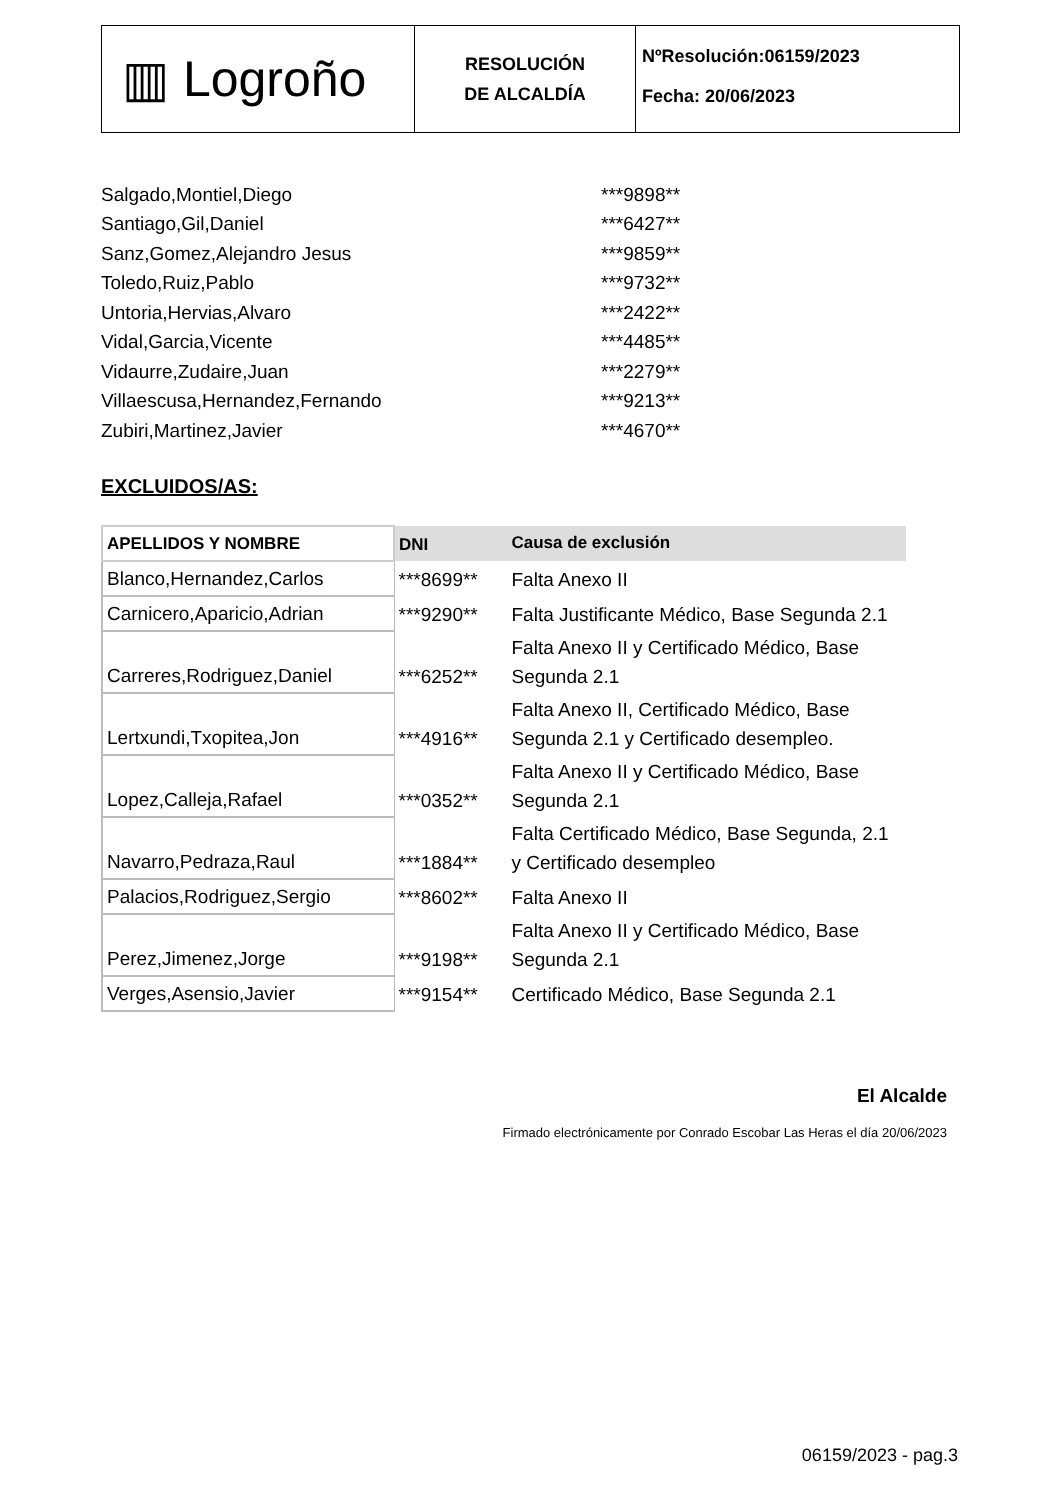▥ Logroño
RESOLUCIÓN
DE ALCALDÍA
NºResolución:06159/2023
Fecha: 20/06/2023
| Salgado,Montiel,Diego | ***9898** |
| Santiago,Gil,Daniel | ***6427** |
| Sanz,Gomez,Alejandro Jesus | ***9859** |
| Toledo,Ruiz,Pablo | ***9732** |
| Untoria,Hervias,Alvaro | ***2422** |
| Vidal,Garcia,Vicente | ***4485** |
| Vidaurre,Zudaire,Juan | ***2279** |
| Villaescusa,Hernandez,Fernando | ***9213** |
| Zubiri,Martinez,Javier | ***4670** |
EXCLUIDOS/AS:
| APELLIDOS Y NOMBRE | DNI | Causa de exclusión |
| --- | --- | --- |
| Blanco,Hernandez,Carlos | ***8699** | Falta Anexo II |
| Carnicero,Aparicio,Adrian | ***9290** | Falta Justificante Médico, Base Segunda 2.1 |
| Carreres,Rodriguez,Daniel | ***6252** | Falta Anexo II y Certificado Médico, Base Segunda 2.1 |
| Lertxundi,Txopitea,Jon | ***4916** | Falta Anexo II, Certificado Médico, Base Segunda 2.1 y Certificado desempleo. |
| Lopez,Calleja,Rafael | ***0352** | Falta Anexo II y Certificado Médico, Base Segunda 2.1 |
| Navarro,Pedraza,Raul | ***1884** | Falta Certificado Médico, Base Segunda, 2.1 y Certificado desempleo |
| Palacios,Rodriguez,Sergio | ***8602** | Falta Anexo II |
| Perez,Jimenez,Jorge | ***9198** | Falta Anexo II y Certificado Médico, Base Segunda 2.1 |
| Verges,Asensio,Javier | ***9154** | Certificado Médico, Base Segunda 2.1 |
El Alcalde
Firmado electrónicamente por Conrado Escobar Las Heras el día 20/06/2023
06159/2023 - pag.3